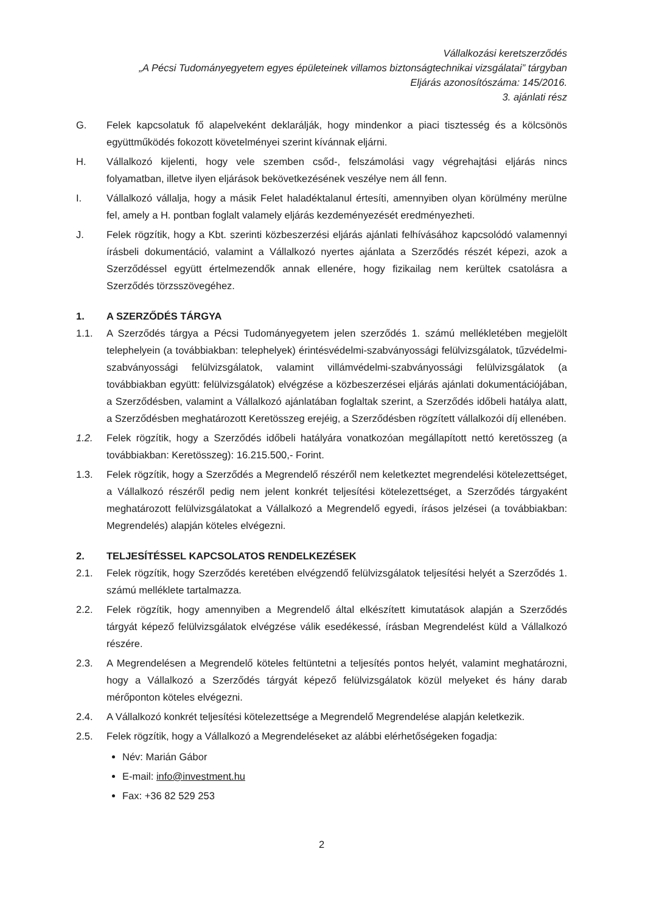Vállalkozási keretszerződés
„A Pécsi Tudományegyetem egyes épületeinek villamos biztonságtechnikai vizsgálatai” tárgyban
Eljárás azonosítószáma: 145/2016.
3. ajánlati rész
G. Felek kapcsolatuk fő alapelveként deklarálják, hogy mindenkor a piaci tisztesség és a kölcsönös együttműködés fokozott követelményei szerint kívánnak eljárni.
H. Vállalkozó kijelenti, hogy vele szemben csőd-, felszámolási vagy végrehajtási eljárás nincs folyamatban, illetve ilyen eljárások bekövetkezésének veszélye nem áll fenn.
I. Vállalkozó vállalja, hogy a másik Felet haladéktalanul értesíti, amennyiben olyan körülmény merülne fel, amely a H. pontban foglalt valamely eljárás kezdeményezését eredményezheti.
J. Felek rögzítik, hogy a Kbt. szerinti közbeszerzési eljárás ajánlati felhívásához kapcsolódó valamennyi írásbeli dokumentáció, valamint a Vállalkozó nyertes ajánlata a Szerződés részét képezi, azok a Szerződéssel együtt értelmezendők annak ellenére, hogy fizikailag nem kerültek csatolásra a Szerződés törzsszövegéhez.
1. A SZERZŐDÉS TÁRGYA
1.1. A Szerződés tárgya a Pécsi Tudományegyetem jelen szerződés 1. számú mellékletében megjelölt telephelyein (a továbbiakban: telephelyek) érintésvédelmi-szabványossági felülvizsgálatok, tűzvédelmi-szabványossági felülvizsgálatok, valamint villámvédelmi-szabványossági felülvizsgálatok (a továbbiakban együtt: felülvizsgálatok) elvégzése a közbeszerzései eljárás ajánlati dokumentációjában, a Szerződésben, valamint a Vállalkozó ajánlatában foglaltak szerint, a Szerződés időbeli hatálya alatt, a Szerződésben meghatározott Keretösszeg erejéig, a Szerződésben rögzített vállalkozói díj ellenében.
1.2. Felek rögzítik, hogy a Szerződés időbeli hatályára vonatkozóan megállapított nettó keretösszeg (a továbbiakban: Keretösszeg): 16.215.500,- Forint.
1.3. Felek rögzítik, hogy a Szerződés a Megrendelő részéről nem keletkeztet megrendelési kötelezettséget, a Vállalkozó részéről pedig nem jelent konkrét teljesítési kötelezettséget, a Szerződés tárgyaként meghatározott felülvizsgálatokat a Vállalkozó a Megrendelő egyedi, írásos jelzései (a továbbiakban: Megrendelés) alapján köteles elvégezni.
2. TELJESÍTÉSSEL KAPCSOLATOS RENDELKEZÉSEK
2.1. Felek rögzítik, hogy Szerződés keretében elvégzendő felülvizsgálatok teljesítési helyét a Szerződés 1. számú melléklete tartalmazza.
2.2. Felek rögzítik, hogy amennyiben a Megrendelő által elkészített kimutatások alapján a Szerződés tárgyát képező felülvizsgálatok elvégzése válik esedékessé, írásban Megrendelést küld a Vállalkozó részére.
2.3. A Megrendelésen a Megrendelő köteles feltüntetni a teljesítés pontos helyét, valamint meghatározni, hogy a Vállalkozó a Szerződés tárgyát képező felülvizsgálatok közül melyeket és hány darab mérőponton köteles elvégezni.
2.4. A Vállalkozó konkrét teljesítési kötelezettsége a Megrendelő Megrendelése alapján keletkezik.
2.5. Felek rögzítik, hogy a Vállalkozó a Megrendeléseket az alábbi elérhetőségeken fogadja:
Név: Marián Gábor
E-mail: info@investment.hu
Fax: +36 82 529 253
2